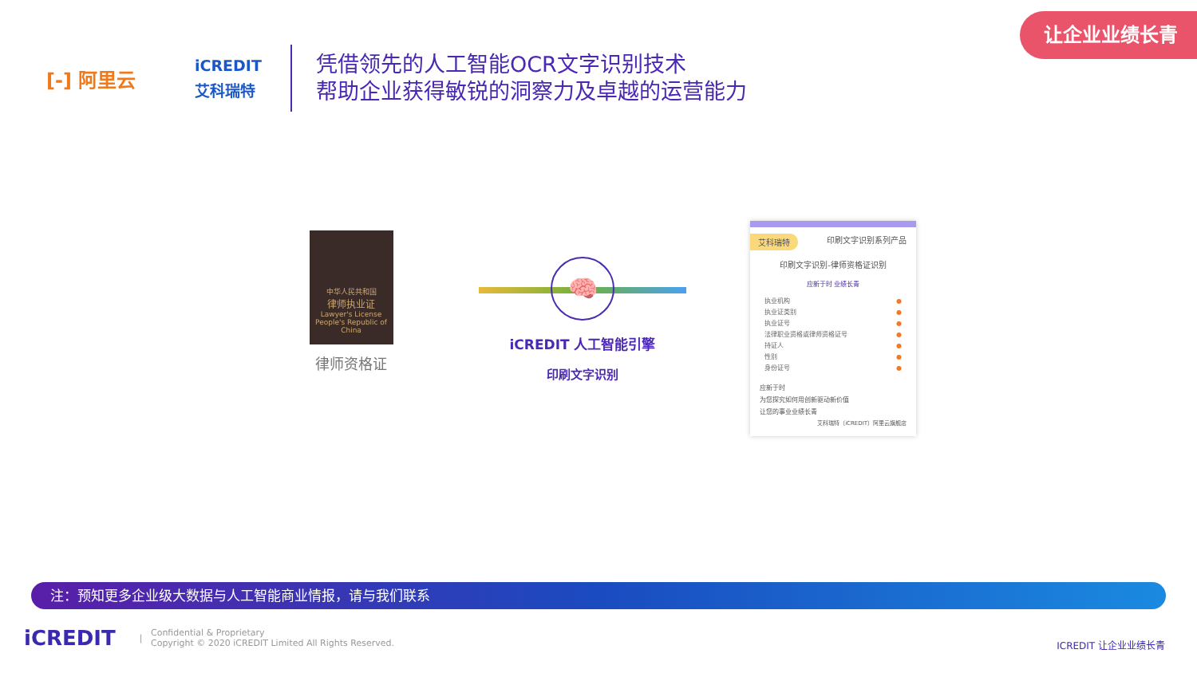让企业业绩长青
[-] 阿里云
iCREDIT
艾科瑞特
凭借领先的人工智能OCR文字识别技术
帮助企业获得敏锐的洞察力及卓越的运营能力
中华人民共和国
律师执业证
Lawyer's License
People's Republic of China
律师资格证
🧠
iCREDIT 人工智能引擎
印刷文字识别
艾科瑞特 印刷文字识别系列产品
印刷文字识别-律师资格证识别
应新于时 业绩长青
执业机构 ●
执业证类别 ●
执业证号 ●
法律职业资格或律师资格证号 ●
持证人 ●
性别 ●
身份证号 ●
应新于时
为您探究如何用创新驱动新价值
让您的事业业绩长青
艾科瑞特（iCREDIT）阿里云旗舰店
注：预知更多企业级大数据与人工智能商业情报，请与我们联系
iCREDIT |
Confidential & Proprietary
Copyright © 2020 iCREDIT Limited All Rights Reserved.
ICREDIT 让企业业绩长青